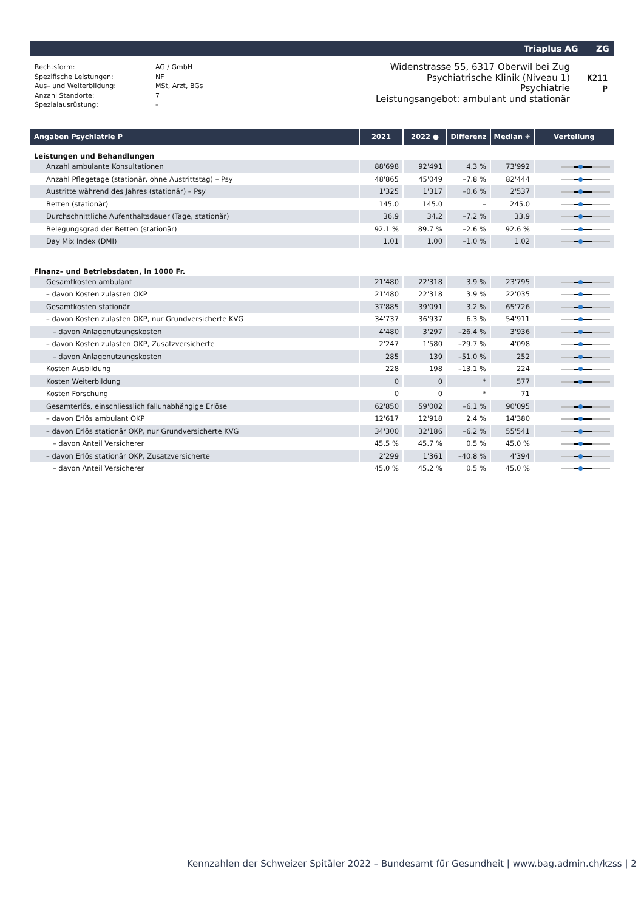Triaplus AG ZG
| Rechtsform: | AG / GmbH |
| Spezifische Leistungen: | NF |
| Aus– und Weiterbildung: | MSt, Arzt, BGs |
| Anzahl Standorte: | 7 |
| Spezialausrüstung: | – |
Widenstrasse 55, 6317 Oberwil bei Zug
Psychiatrische Klinik (Niveau 1)
Psychiatrie
Leistungsangebot: ambulant und stationär
K211
P
| Angaben Psychiatrie P | 2021 | 2022 ● | Differenz | Median ✳ | Verteilung |
| --- | --- | --- | --- | --- | --- |
| Leistungen und Behandlungen | | | | | |
| Anzahl ambulante Konsultationen | 88'698 | 92'491 | 4.3 % | 73'992 | |
| Anzahl Pflegetage (stationär, ohne Austrittstag) – Psy | 48'865 | 45'049 | –7.8 % | 82'444 | |
| Austritte während des Jahres (stationär) – Psy | 1'325 | 1'317 | –0.6 % | 2'537 | |
| Betten (stationär) | 145.0 | 145.0 | – | 245.0 | |
| Durchschnittliche Aufenthaltsdauer (Tage, stationär) | 36.9 | 34.2 | –7.2 % | 33.9 | |
| Belegungsgrad der Betten (stationär) | 92.1 % | 89.7 % | –2.6 % | 92.6 % | |
| Day Mix Index (DMI) | 1.01 | 1.00 | –1.0 % | 1.02 | |
| Finanz– und Betriebsdaten, in 1000 Fr. | | | | | |
| Gesamtkosten ambulant | 21'480 | 22'318 | 3.9 % | 23'795 | |
| – davon Kosten zulasten OKP | 21'480 | 22'318 | 3.9 % | 22'035 | |
| Gesamtkosten stationär | 37'885 | 39'091 | 3.2 % | 65'726 | |
| – davon Kosten zulasten OKP, nur Grundversicherte KVG | 34'737 | 36'937 | 6.3 % | 54'911 | |
| – davon Anlagenutzungskosten | 4'480 | 3'297 | –26.4 % | 3'936 | |
| – davon Kosten zulasten OKP, Zusatzversicherte | 2'247 | 1'580 | –29.7 % | 4'098 | |
| – davon Anlagenutzungskosten | 285 | 139 | –51.0 % | 252 | |
| Kosten Ausbildung | 228 | 198 | –13.1 % | 224 | |
| Kosten Weiterbildung | 0 | 0 | * | 577 | |
| Kosten Forschung | 0 | 0 | * | 71 | |
| Gesamterlös, einschliesslich fallunabhängige Erlöse | 62'850 | 59'002 | –6.1 % | 90'095 | |
| – davon Erlös ambulant OKP | 12'617 | 12'918 | 2.4 % | 14'380 | |
| – davon Erlös stationär OKP, nur Grundversicherte KVG | 34'300 | 32'186 | –6.2 % | 55'541 | |
| – davon Anteil Versicherer | 45.5 % | 45.7 % | 0.5 % | 45.0 % | |
| – davon Erlös stationär OKP, Zusatzversicherte | 2'299 | 1'361 | –40.8 % | 4'394 | |
| – davon Anteil Versicherer | 45.0 % | 45.2 % | 0.5 % | 45.0 % | |
Kennzahlen der Schweizer Spitäler 2022 – Bundesamt für Gesundheit | www.bag.admin.ch/kzss | 2